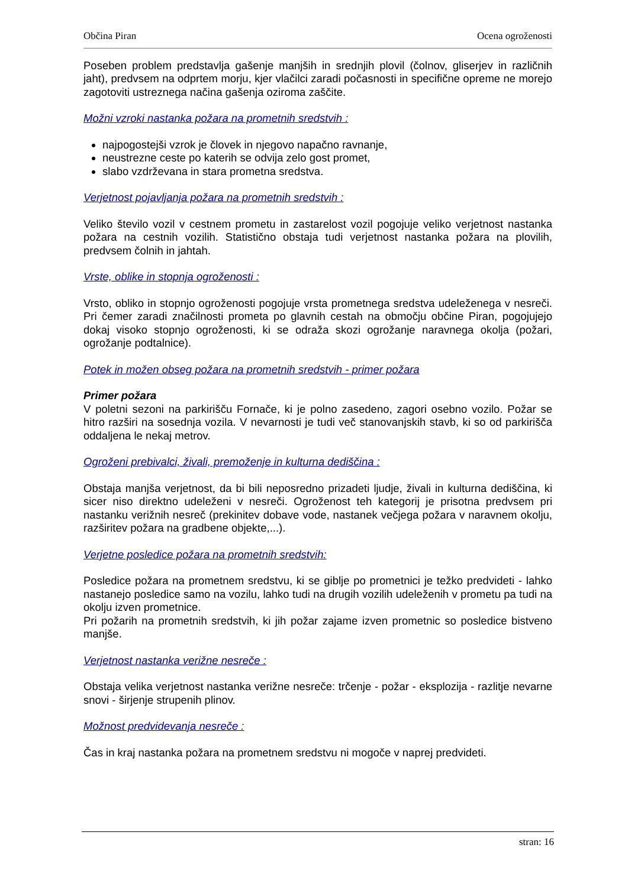Občina Piran Ocena ogroženosti
Poseben problem predstavlja gašenje manjših in srednjih plovil (čolnov, gliserjev in različnih jaht), predvsem na odprtem morju, kjer vlačilci zaradi počasnosti in specifične opreme ne morejo zagotoviti ustreznega načina gašenja oziroma zaščite.
Možni vzroki nastanka požara na prometnih sredstvih :
najpogostejši vzrok je človek in njegovo napačno ravnanje,
neustrezne ceste po katerih se odvija zelo gost promet,
slabo vzdrževana in stara prometna sredstva.
Verjetnost pojavljanja požara na prometnih sredstvih :
Veliko število vozil v cestnem prometu in zastarelost vozil pogojuje veliko verjetnost nastanka požara na cestnih vozilih. Statistično obstaja tudi verjetnost nastanka požara na plovilih, predvsem čolnih in jahtah.
Vrste, oblike in stopnja ogroženosti :
Vrsto, obliko in stopnjo ogroženosti pogojuje vrsta prometnega sredstva udeleženega v nesreči. Pri čemer zaradi značilnosti prometa po glavnih cestah na območju občine Piran, pogojujejo dokaj visoko stopnjo ogroženosti, ki se odraža skozi ogrožanje naravnega okolja (požari, ogrožanje podtalnice).
Potek in možen obseg požara na prometnih sredstvih - primer požara
Primer požara
V poletni sezoni na parkirišču Fornače, ki je polno zasedeno, zagori osebno vozilo. Požar se hitro razširi na sosednja vozila. V nevarnosti je tudi več stanovanjskih stavb, ki so od parkirišča oddaljena le nekaj metrov.
Ogroženi prebivalci, živali, premoženje in kulturna dediščina :
Obstaja manjša verjetnost, da bi bili neposredno prizadeti ljudje, živali in kulturna dediščina, ki sicer niso direktno udeleženi v nesreči. Ogroženost teh kategorij je prisotna predvsem pri nastanku verižnih nesreč (prekinitev dobave vode, nastanek večjega požara v naravnem okolju, razširitev požara na gradbene objekte,...).
Verjetne posledice požara na prometnih sredstvih:
Posledice požara na prometnem sredstvu, ki se giblje po prometnici je težko predvideti - lahko nastanejo posledice samo na vozilu, lahko tudi na drugih vozilih udeleženih v prometu pa tudi na okolju izven prometnice.
Pri požarih na prometnih sredstvih, ki jih požar zajame izven prometnic so posledice bistveno manjše.
Verjetnost nastanka verižne nesreče :
Obstaja velika verjetnost nastanka verižne nesreče: trčenje - požar - eksplozija - razlitje nevarne snovi - širjenje strupenih plinov.
Možnost predvidevanja nesreče :
Čas in kraj nastanka požara na prometnem sredstvu ni mogoče v naprej predvideti.
stran: 16